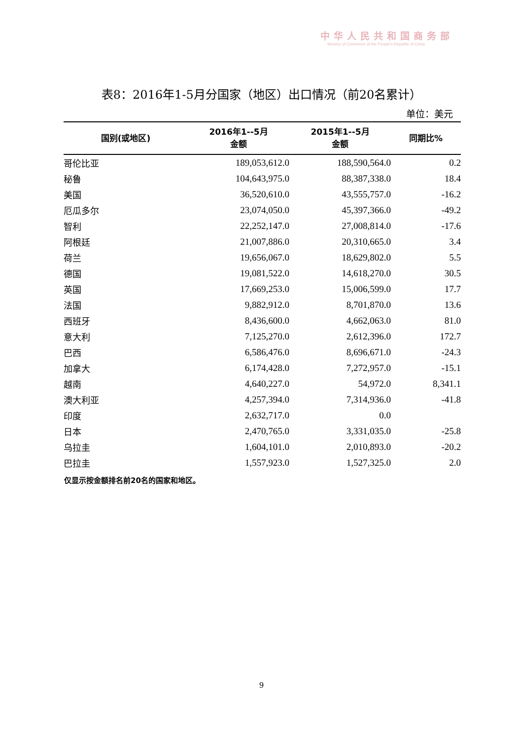中华人民共和国商务部
Ministry of Commerce of the People's Republic of China
表8：2016年1-5月分国家（地区）出口情况（前20名累计）
单位：美元
| 国别(或地区) | 2016年1--5月 金额 | 2015年1--5月 金额 | 同期比% |
| --- | --- | --- | --- |
| 哥伦比亚 | 189,053,612.0 | 188,590,564.0 | 0.2 |
| 秘鲁 | 104,643,975.0 | 88,387,338.0 | 18.4 |
| 美国 | 36,520,610.0 | 43,555,757.0 | -16.2 |
| 厄瓜多尔 | 23,074,050.0 | 45,397,366.0 | -49.2 |
| 智利 | 22,252,147.0 | 27,008,814.0 | -17.6 |
| 阿根廷 | 21,007,886.0 | 20,310,665.0 | 3.4 |
| 荷兰 | 19,656,067.0 | 18,629,802.0 | 5.5 |
| 德国 | 19,081,522.0 | 14,618,270.0 | 30.5 |
| 英国 | 17,669,253.0 | 15,006,599.0 | 17.7 |
| 法国 | 9,882,912.0 | 8,701,870.0 | 13.6 |
| 西班牙 | 8,436,600.0 | 4,662,063.0 | 81.0 |
| 意大利 | 7,125,270.0 | 2,612,396.0 | 172.7 |
| 巴西 | 6,586,476.0 | 8,696,671.0 | -24.3 |
| 加拿大 | 6,174,428.0 | 7,272,957.0 | -15.1 |
| 越南 | 4,640,227.0 | 54,972.0 | 8,341.1 |
| 澳大利亚 | 4,257,394.0 | 7,314,936.0 | -41.8 |
| 印度 | 2,632,717.0 | 0.0 | |
| 日本 | 2,470,765.0 | 3,331,035.0 | -25.8 |
| 乌拉圭 | 1,604,101.0 | 2,010,893.0 | -20.2 |
| 巴拉圭 | 1,557,923.0 | 1,527,325.0 | 2.0 |
仅显示按金额排名前20名的国家和地区。
9